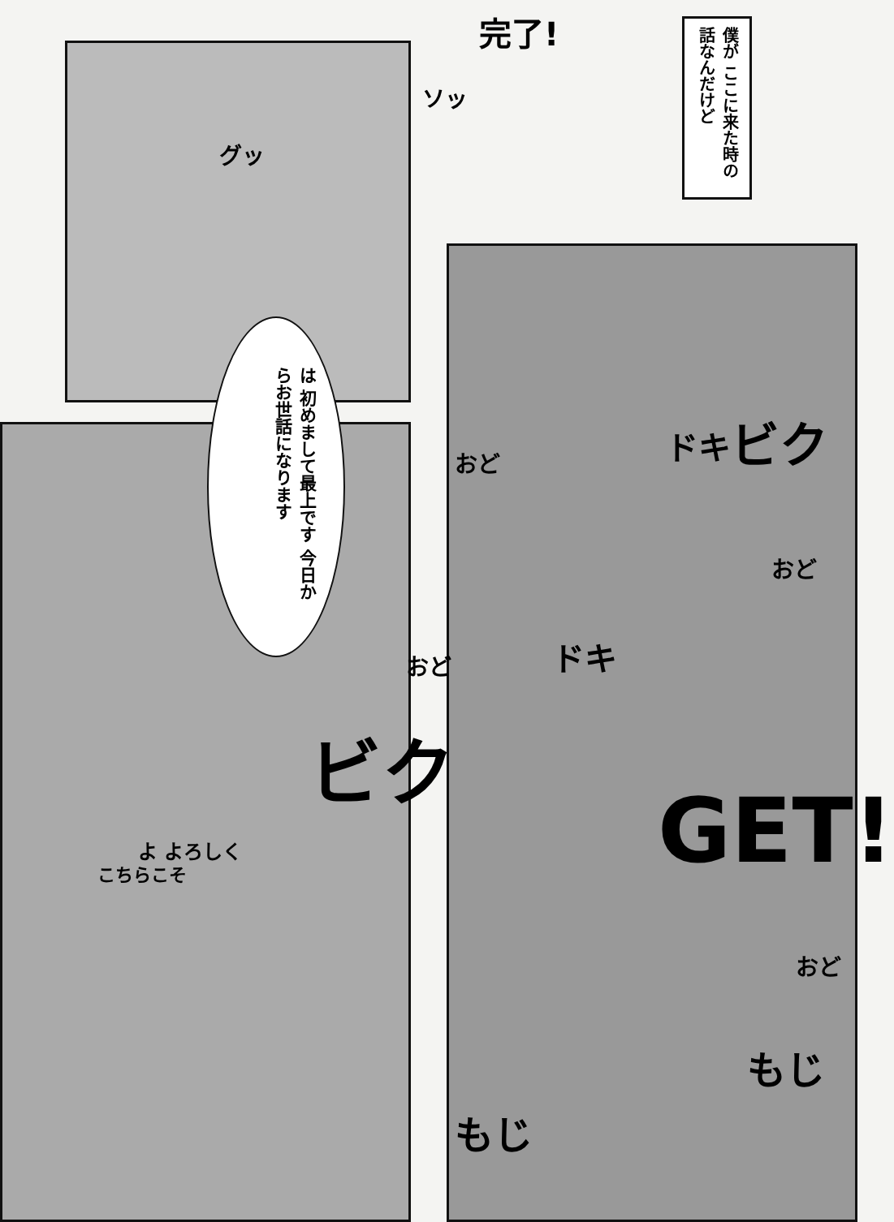完了!
僕が ここに来た時の 話なんだけど
は 初めまして最上です 今日からお世話になります
グッ
ソッ
おど ドキ
おど
ドキ
おど
GET!
ビク
ビク
よ よろしく
こちらこそ
おど
もじ
もじ